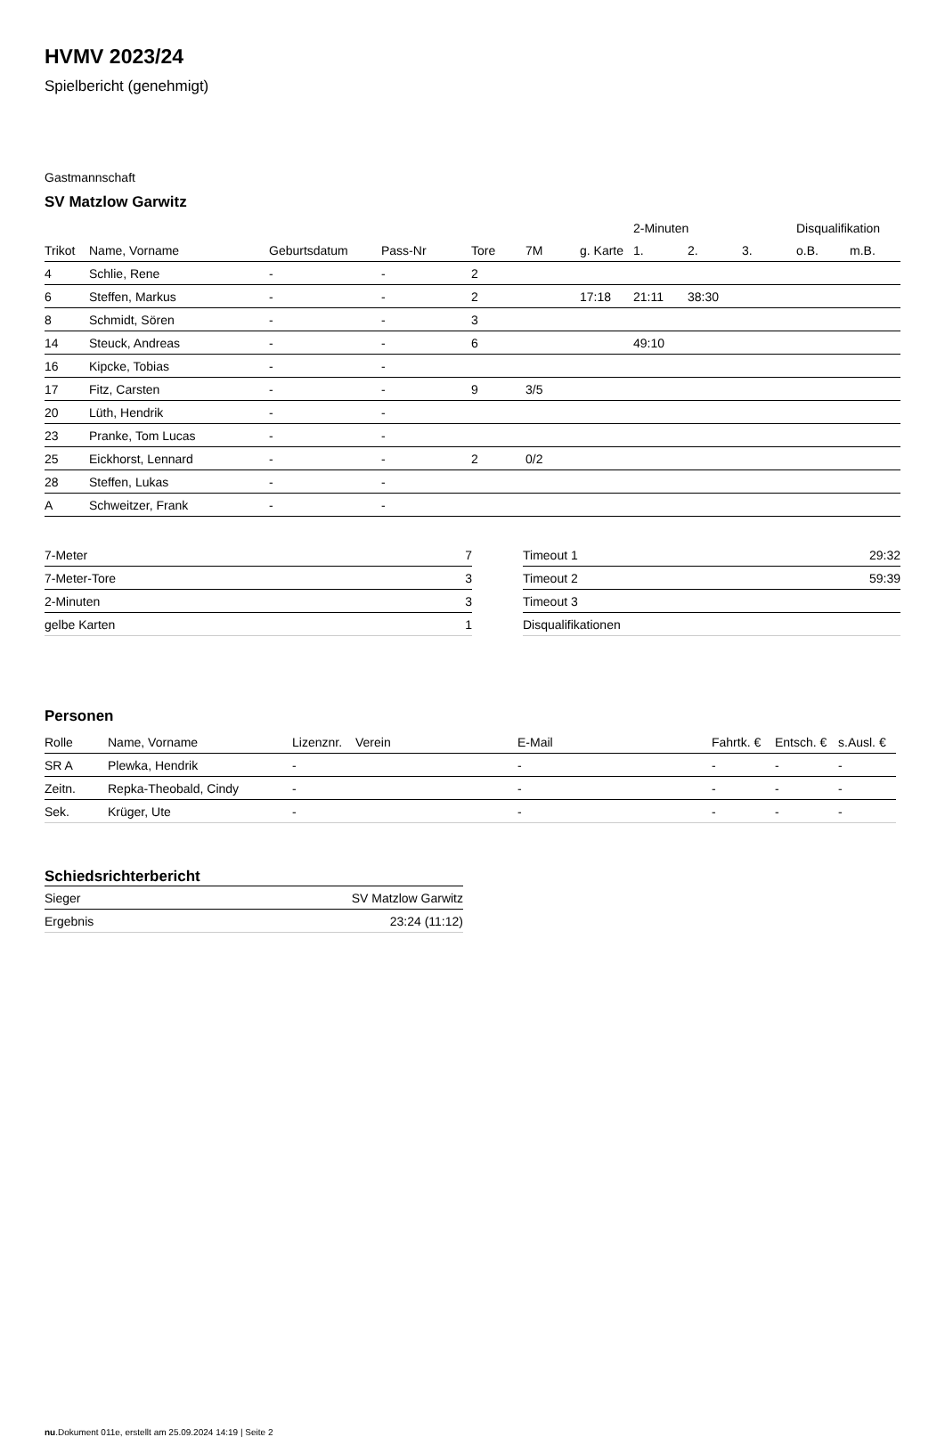HVMV 2023/24
Spielbericht (genehmigt)
Gastmannschaft
SV Matzlow Garwitz
| | | | | | | | 2-Minuten | | | Disqualifikation | |
| --- | --- | --- | --- | --- | --- | --- | --- | --- | --- | --- | --- |
| Trikot | Name, Vorname | Geburtsdatum | Pass-Nr | Tore | 7M | g. Karte | 1. | 2. | 3. | o.B. | m.B. |
| 4 | Schlie, Rene | - | - | 2 | | | | | | | |
| 6 | Steffen, Markus | - | - | 2 | | 17:18 | 21:11 | 38:30 | | | |
| 8 | Schmidt, Sören | - | - | 3 | | | | | | | |
| 14 | Steuck, Andreas | - | - | 6 | | | 49:10 | | | | |
| 16 | Kipcke, Tobias | - | - | | | | | | | | |
| 17 | Fitz, Carsten | - | - | 9 | 3/5 | | | | | | |
| 20 | Lüth, Hendrik | - | - | | | | | | | | |
| 23 | Pranke, Tom Lucas | - | - | | | | | | | | |
| 25 | Eickhorst, Lennard | - | - | 2 | 0/2 | | | | | | |
| 28 | Steffen, Lukas | - | - | | | | | | | | |
| A | Schweitzer, Frank | - | - | | | | | | | | |
| 7-Meter | 7 |
| 7-Meter-Tore | 3 |
| 2-Minuten | 3 |
| gelbe Karten | 1 |
| Timeout 1 | 29:32 |
| Timeout 2 | 59:39 |
| Timeout 3 | |
| Disqualifikationen | |
Personen
| Rolle | Name, Vorname | Lizenznr. | Verein | E-Mail | Fahrtk. € | Entsch. € | s.Ausl. € |
| --- | --- | --- | --- | --- | --- | --- | --- |
| SR A | Plewka, Hendrik | - | | - | - | - | - |
| Zeitn. | Repka-Theobald, Cindy | - | | - | - | - | - |
| Sek. | Krüger, Ute | - | | - | - | - | - |
Schiedsrichterbericht
| Sieger | SV Matzlow Garwitz |
| Ergebnis | 23:24 (11:12) |
nu.Dokument 011e, erstellt am 25.09.2024 14:19 | Seite 2